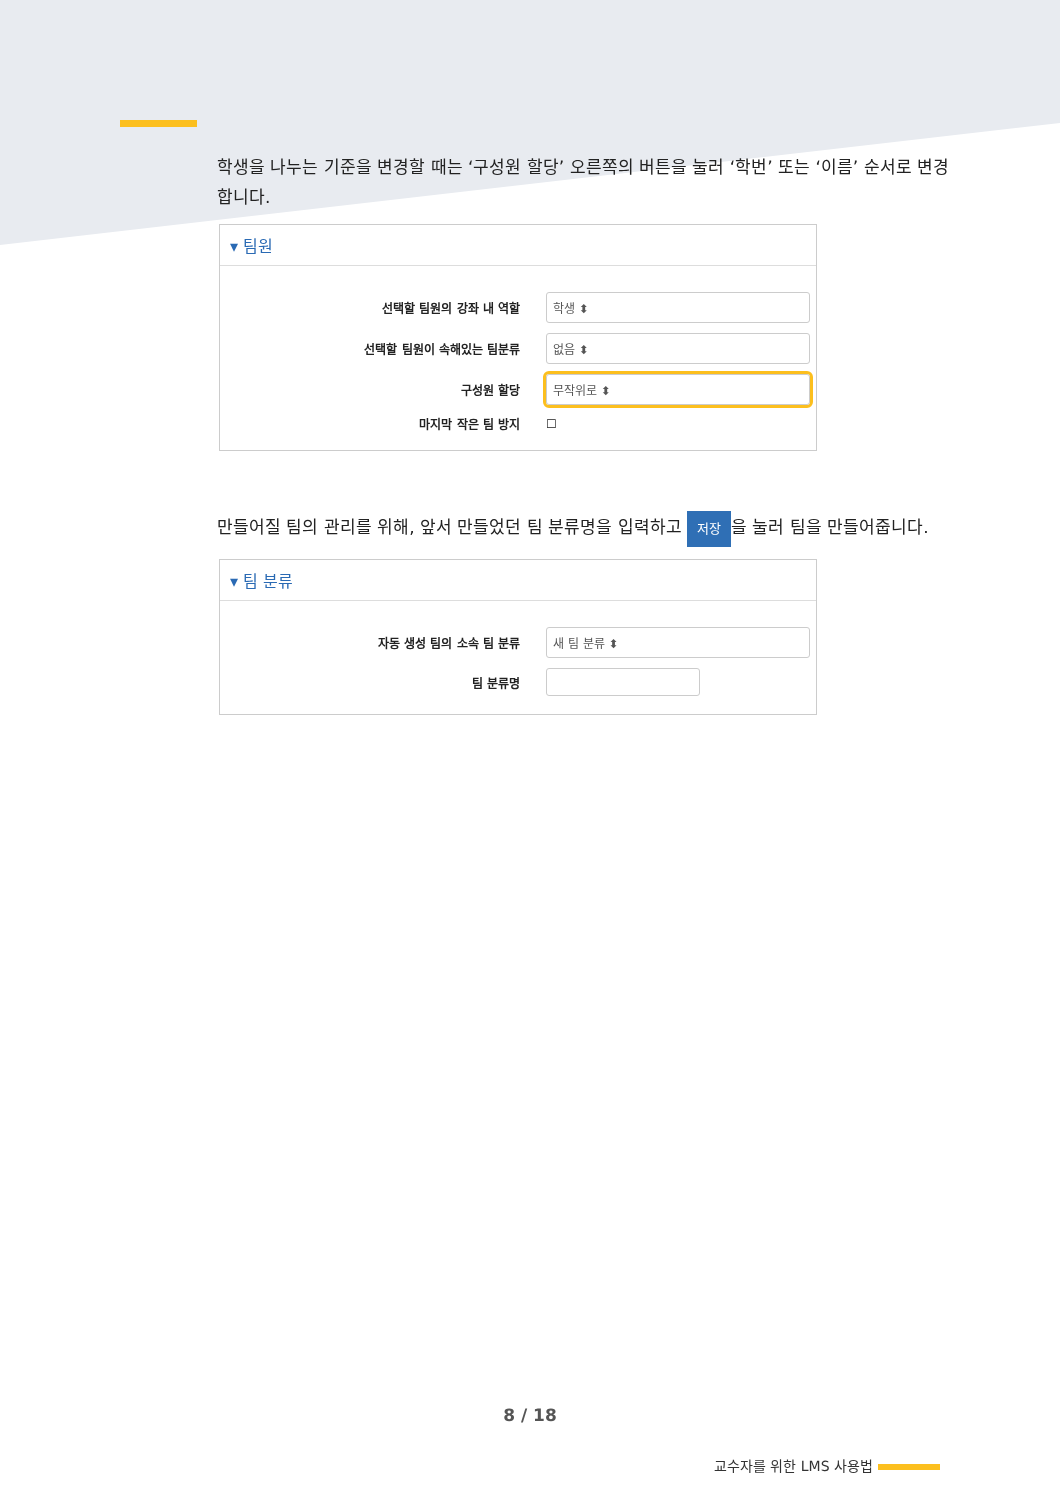학생을 나누는 기준을 변경할 때는 ‘구성원 할당’ 오른쪽의 버튼을 눌러 ‘학번’ 또는 ‘이름’ 순서로 변경합니다.
▾ 팀원
선택할 팀원의 강좌 내 역할
학생 ⬍
선택할 팀원이 속해있는 팀분류
없음 ⬍
구성원 할당
무작위로 ⬍
마지막 작은 팀 방지 ☐
만들어질 팀의 관리를 위해, 앞서 만들었던 팀 분류명을 입력하고 저장 을 눌러 팀을 만들어줍니다.
▾ 팀 분류
자동 생성 팀의 소속 팀 분류
새 팀 분류 ⬍
팀 분류명
8 / 18
교수자를 위한 LMS 사용법